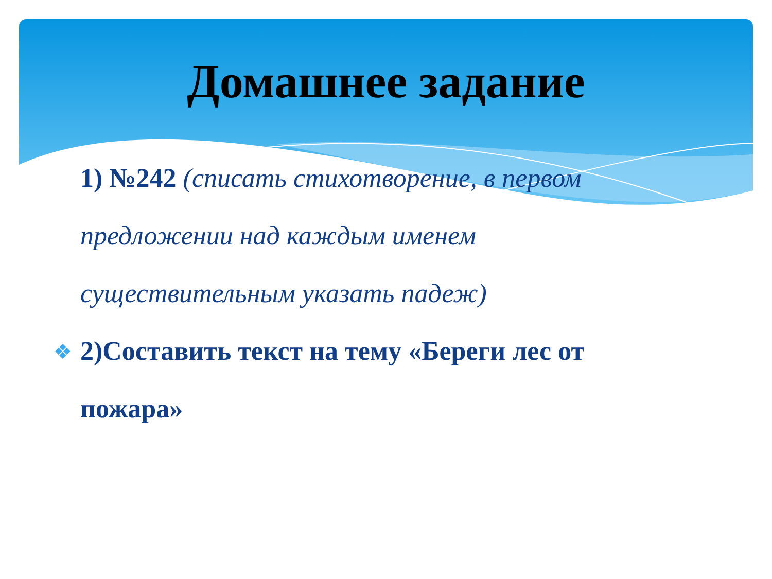Домашнее задание
1) №242 (списать стихотворение, в первом предложении над каждым именем существительным указать падеж)
❖ 2)Составить текст на тему «Береги лес от пожара»